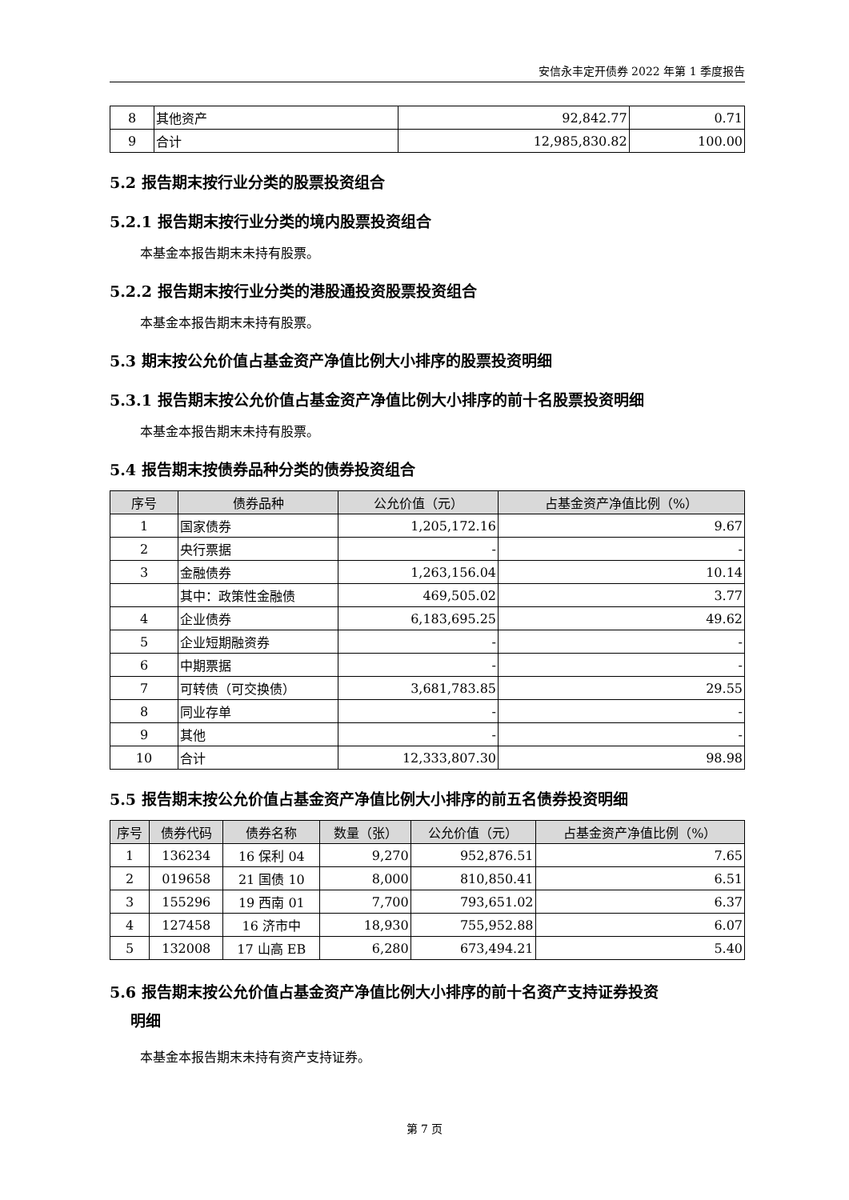安信永丰定开债券 2022 年第 1 季度报告
| 8 | 其他资产 | 92,842.77 | 0.71 |
| 9 | 合计 | 12,985,830.82 | 100.00 |
5.2 报告期末按行业分类的股票投资组合
5.2.1 报告期末按行业分类的境内股票投资组合
本基金本报告期末未持有股票。
5.2.2 报告期末按行业分类的港股通投资股票投资组合
本基金本报告期末未持有股票。
5.3 期末按公允价值占基金资产净值比例大小排序的股票投资明细
5.3.1 报告期末按公允价值占基金资产净值比例大小排序的前十名股票投资明细
本基金本报告期末未持有股票。
5.4 报告期末按债券品种分类的债券投资组合
| 序号 | 债券品种 | 公允价值（元） | 占基金资产净值比例（%） |
| --- | --- | --- | --- |
| 1 | 国家债券 | 1,205,172.16 | 9.67 |
| 2 | 央行票据 | - | - |
| 3 | 金融债券 | 1,263,156.04 | 10.14 |
| | 其中：政策性金融债 | 469,505.02 | 3.77 |
| 4 | 企业债券 | 6,183,695.25 | 49.62 |
| 5 | 企业短期融资券 | - | - |
| 6 | 中期票据 | - | - |
| 7 | 可转债（可交换债） | 3,681,783.85 | 29.55 |
| 8 | 同业存单 | - | - |
| 9 | 其他 | - | - |
| 10 | 合计 | 12,333,807.30 | 98.98 |
5.5 报告期末按公允价值占基金资产净值比例大小排序的前五名债券投资明细
| 序号 | 债券代码 | 债券名称 | 数量（张） | 公允价值（元） | 占基金资产净值比例（%） |
| --- | --- | --- | --- | --- | --- |
| 1 | 136234 | 16 保利 04 | 9,270 | 952,876.51 | 7.65 |
| 2 | 019658 | 21 国债 10 | 8,000 | 810,850.41 | 6.51 |
| 3 | 155296 | 19 西南 01 | 7,700 | 793,651.02 | 6.37 |
| 4 | 127458 | 16 济市中 | 18,930 | 755,952.88 | 6.07 |
| 5 | 132008 | 17 山高 EB | 6,280 | 673,494.21 | 5.40 |
5.6 报告期末按公允价值占基金资产净值比例大小排序的前十名资产支持证券投资
明细
本基金本报告期末未持有资产支持证券。
第 7 页